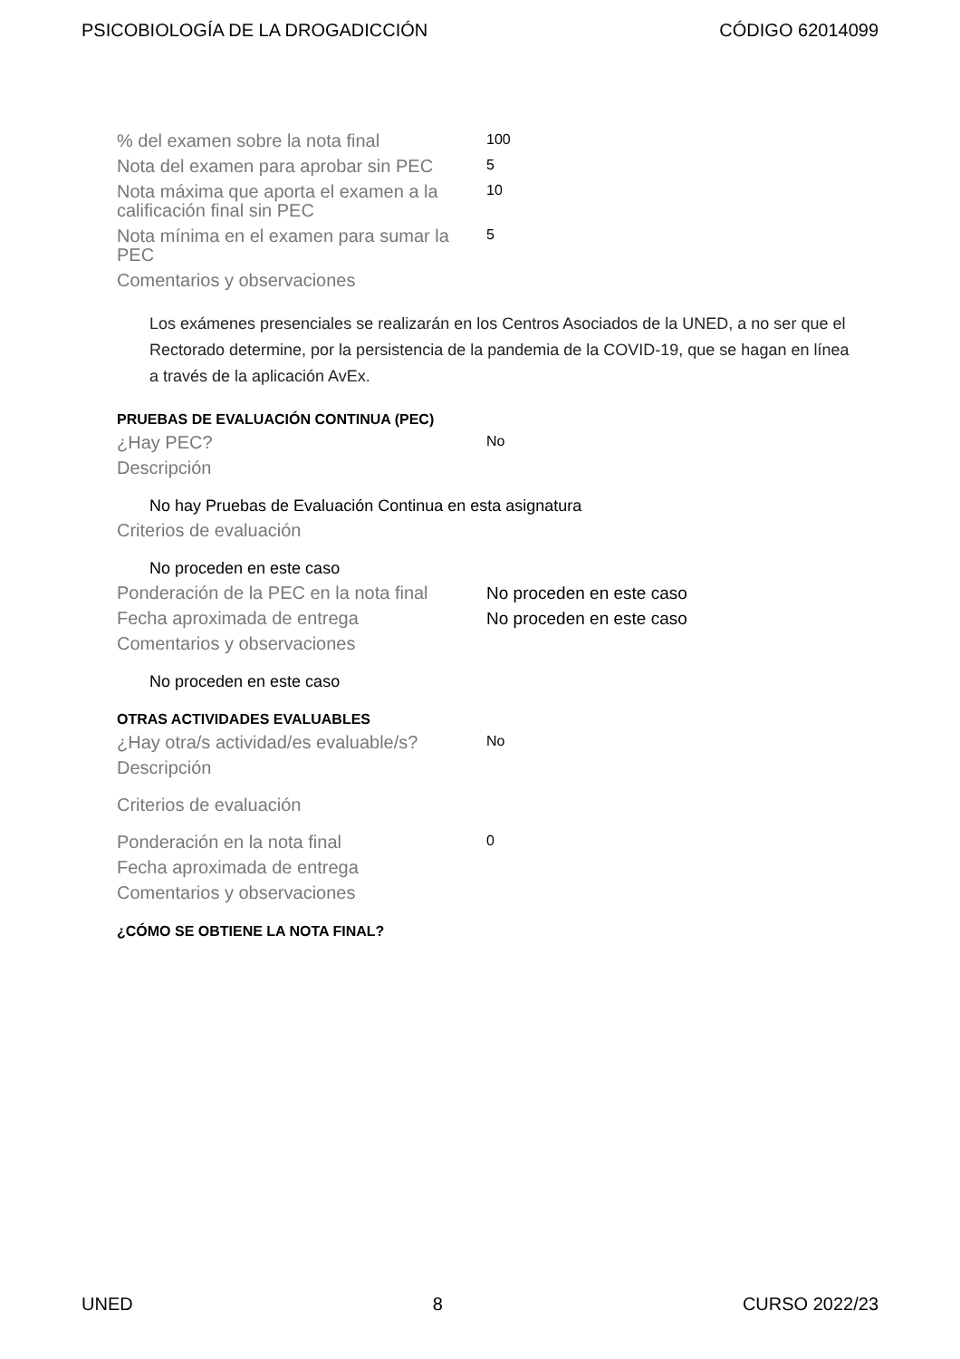PSICOBIOLOGÍA DE LA DROGADICCIÓN CÓDIGO 62014099
| % del examen sobre la nota final | 100 |
| Nota del examen para aprobar sin PEC | 5 |
| Nota máxima que aporta el examen a la calificación final sin PEC | 10 |
| Nota mínima en el examen para sumar la PEC | 5 |
| Comentarios y observaciones | |
Los exámenes presenciales se realizarán en los Centros Asociados de la UNED, a no ser que el Rectorado determine, por la persistencia de la pandemia de la COVID-19, que se hagan en línea a través de la aplicación AvEx.
PRUEBAS DE EVALUACIÓN CONTINUA (PEC)
| ¿Hay PEC? | No |
| Descripción | |
No hay Pruebas de Evaluación Continua en esta asignatura
| Criterios de evaluación | |
No proceden en este caso
| Ponderación de la PEC en la nota final | No proceden en este caso |
| Fecha aproximada de entrega | No proceden en este caso |
| Comentarios y observaciones | |
No proceden en este caso
OTRAS ACTIVIDADES EVALUABLES
| ¿Hay otra/s actividad/es evaluable/s? | No |
| Descripción | |
| Criterios de evaluación | |
| Ponderación en la nota final | 0 |
| Fecha aproximada de entrega | |
| Comentarios y observaciones | |
¿CÓMO SE OBTIENE LA NOTA FINAL?
UNED 8 CURSO 2022/23